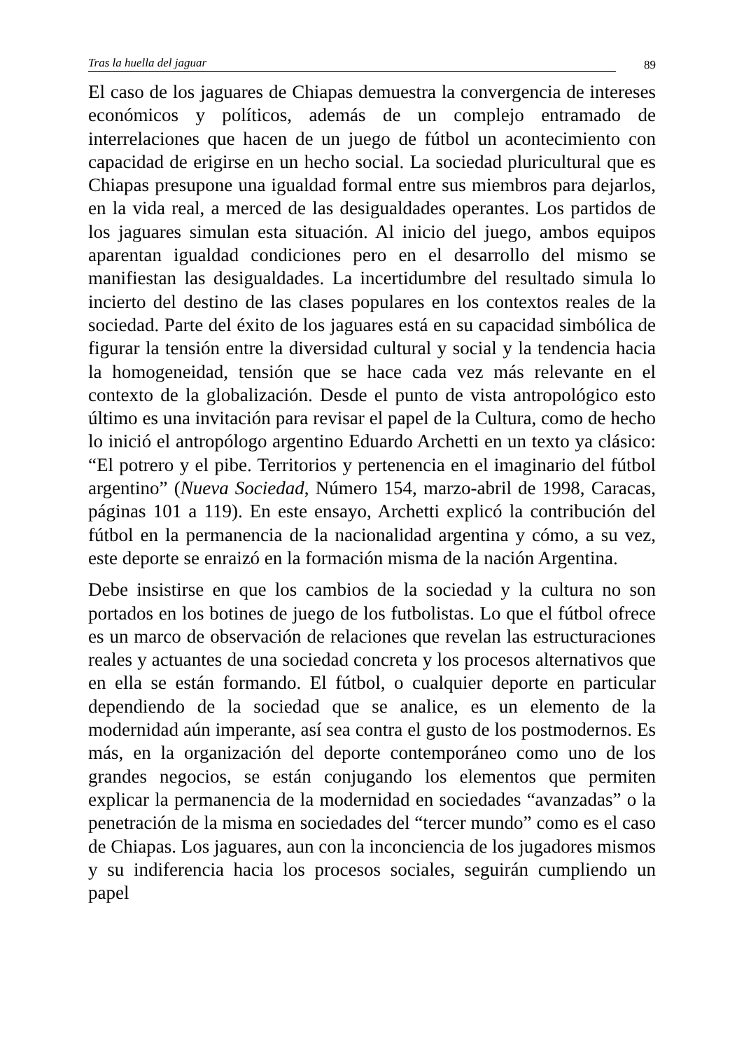Tras la huella del jaguar 89
El caso de los jaguares de Chiapas demuestra la convergencia de intereses económicos y políticos, además de un complejo entramado de interrelaciones que hacen de un juego de fútbol un acontecimiento con capacidad de erigirse en un hecho social. La sociedad pluricultural que es Chiapas presupone una igualdad formal entre sus miembros para dejarlos, en la vida real, a merced de las desigualdades operantes. Los partidos de los jaguares simulan esta situación. Al inicio del juego, ambos equipos aparentan igualdad condiciones pero en el desarrollo del mismo se manifiestan las desigualdades. La incertidumbre del resultado simula lo incierto del destino de las clases populares en los contextos reales de la sociedad. Parte del éxito de los jaguares está en su capacidad simbólica de figurar la tensión entre la diversidad cultural y social y la tendencia hacia la homogeneidad, tensión que se hace cada vez más relevante en el contexto de la globalización. Desde el punto de vista antropológico esto último es una invitación para revisar el papel de la Cultura, como de hecho lo inició el antropólogo argentino Eduardo Archetti en un texto ya clásico: “El potrero y el pibe. Territorios y pertenencia en el imaginario del fútbol argentino” (Nueva Sociedad, Número 154, marzo-abril de 1998, Caracas, páginas 101 a 119). En este ensayo, Archetti explicó la contribución del fútbol en la permanencia de la nacionalidad argentina y cómo, a su vez, este deporte se enraizó en la formación misma de la nación Argentina.
Debe insistirse en que los cambios de la sociedad y la cultura no son portados en los botines de juego de los futbolistas. Lo que el fútbol ofrece es un marco de observación de relaciones que revelan las estructuraciones reales y actuantes de una sociedad concreta y los procesos alternativos que en ella se están formando. El fútbol, o cualquier deporte en particular dependiendo de la sociedad que se analice, es un elemento de la modernidad aún imperante, así sea contra el gusto de los postmodernos. Es más, en la organización del deporte contemporáneo como uno de los grandes negocios, se están conjugando los elementos que permiten explicar la permanencia de la modernidad en sociedades “avanzadas” o la penetración de la misma en sociedades del “tercer mundo” como es el caso de Chiapas. Los jaguares, aun con la inconciencia de los jugadores mismos y su indiferencia hacia los procesos sociales, seguirán cumpliendo un papel